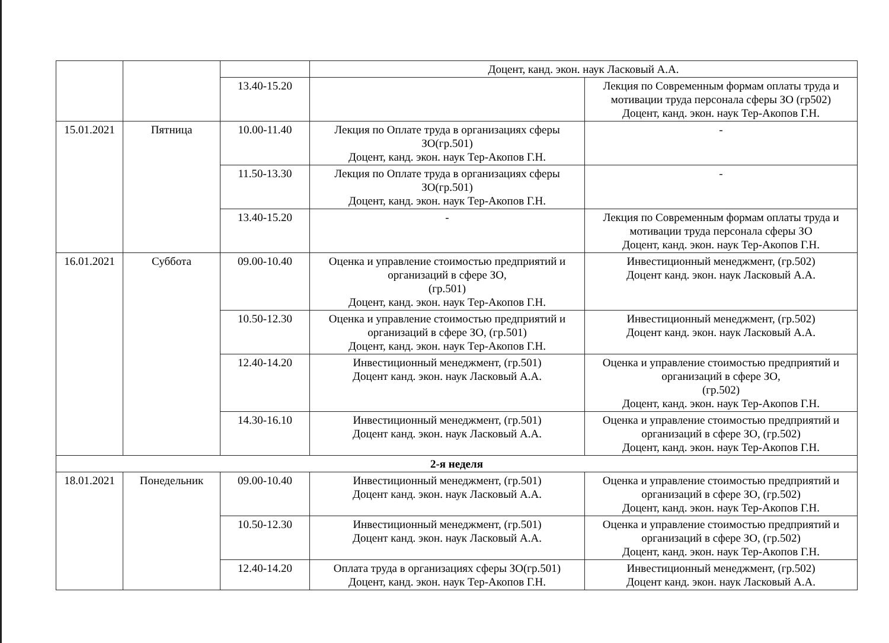| | | | Доцент, канд. экон. наук Ласковый А.А. | |
| | | 13.40-15.20 | | Лекция по Современным формам оплаты труда и мотивации труда персонала сферы ЗО (гр502) Доцент, канд. экон. наук Тер-Акопов Г.Н. |
| 15.01.2021 | Пятница | 10.00-11.40 | Лекция по Оплате труда в организациях сферы ЗО(гр.501) Доцент, канд. экон. наук Тер-Акопов Г.Н. | - |
| | | 11.50-13.30 | Лекция по Оплате труда в организациях сферы ЗО(гр.501) Доцент, канд. экон. наук Тер-Акопов Г.Н. | - |
| | | 13.40-15.20 | - | Лекция по Современным формам оплаты труда и мотивации труда персонала сферы ЗО Доцент, канд. экон. наук Тер-Акопов Г.Н. |
| 16.01.2021 | Суббота | 09.00-10.40 | Оценка и управление стоимостью предприятий и организаций в сфере ЗО, (гр.501) Доцент, канд. экон. наук Тер-Акопов Г.Н. | Инвестиционный менеджмент, (гр.502) Доцент канд. экон. наук Ласковый А.А. |
| | | 10.50-12.30 | Оценка и управление стоимостью предприятий и организаций в сфере ЗО, (гр.501) Доцент, канд. экон. наук Тер-Акопов Г.Н. | Инвестиционный менеджмент, (гр.502) Доцент канд. экон. наук Ласковый А.А. |
| | | 12.40-14.20 | Инвестиционный менеджмент, (гр.501) Доцент канд. экон. наук Ласковый А.А. | Оценка и управление стоимостью предприятий и организаций в сфере ЗО, (гр.502) Доцент, канд. экон. наук Тер-Акопов Г.Н. |
| | | 14.30-16.10 | Инвестиционный менеджмент, (гр.501) Доцент канд. экон. наук Ласковый А.А. | Оценка и управление стоимостью предприятий и организаций в сфере ЗО, (гр.502) Доцент, канд. экон. наук Тер-Акопов Г.Н. |
| 2-я неделя | | | | |
| 18.01.2021 | Понедельник | 09.00-10.40 | Инвестиционный менеджмент, (гр.501) Доцент канд. экон. наук Ласковый А.А. | Оценка и управление стоимостью предприятий и организаций в сфере ЗО, (гр.502) Доцент, канд. экон. наук Тер-Акопов Г.Н. |
| | | 10.50-12.30 | Инвестиционный менеджмент, (гр.501) Доцент канд. экон. наук Ласковый А.А. | Оценка и управление стоимостью предприятий и организаций в сфере ЗО, (гр.502) Доцент, канд. экон. наук Тер-Акопов Г.Н. |
| | | 12.40-14.20 | Оплата труда в организациях сферы ЗО(гр.501) Доцент, канд. экон. наук Тер-Акопов Г.Н. | Инвестиционный менеджмент, (гр.502) Доцент канд. экон. наук Ласковый А.А. |